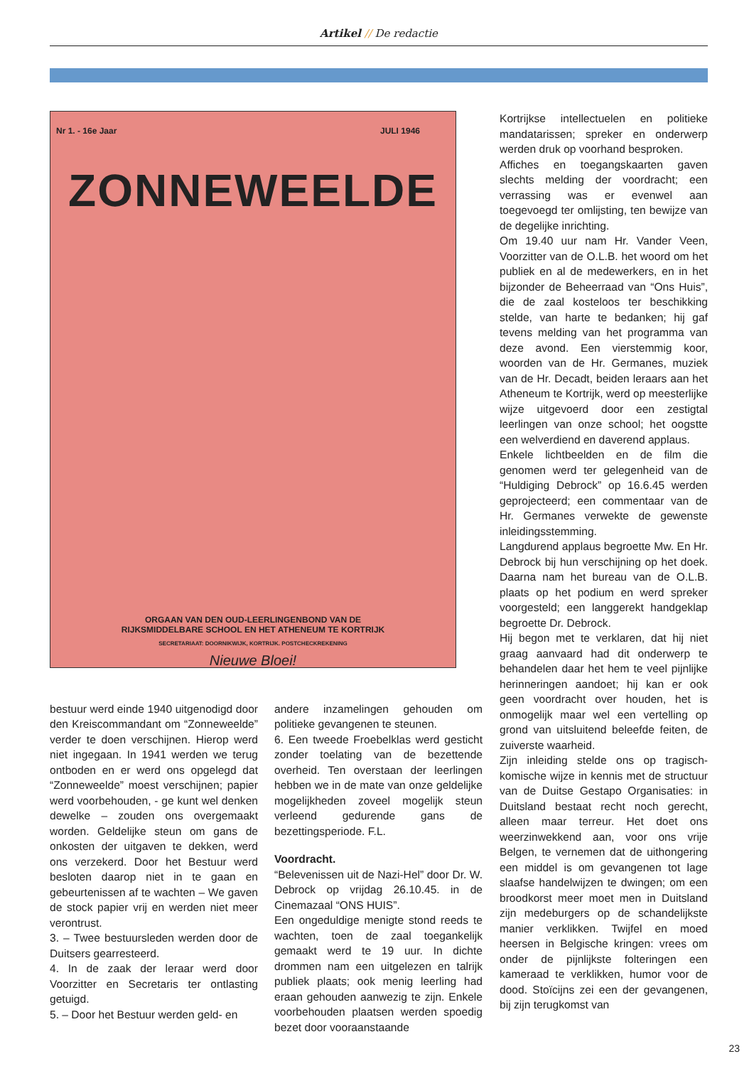Artikel // De redactie
Nr 1. - 16e Jaar JULI 1946
ZONNEWEELDE
ORGAAN VAN DEN OUD-LEERLINGENBOND VAN DE
RIJKSMIDDELBARE SCHOOL EN HET ATHENEUM TE KORTRIJK
SECRETARIAAT: DOORNIKWIJK, KORTRIJK. POSTCHECKREKENING
Nieuwe Bloei!
Kortrijkse intellectuelen en politieke mandatarissen; spreker en onderwerp werden druk op voorhand besproken.
Affiches en toegangskaarten gaven slechts melding der voordracht; een verrassing was er evenwel aan toegevoegd ter omlijsting, ten bewijze van de degelijke inrichting.
Om 19.40 uur nam Hr. Vander Veen, Voorzitter van de O.L.B. het woord om het publiek en al de medewerkers, en in het bijzonder de Beheerraad van “Ons Huis”, die de zaal kosteloos ter beschikking stelde, van harte te bedanken; hij gaf tevens melding van het programma van deze avond. Een vierstemmig koor, woorden van de Hr. Germanes, muziek van de Hr. Decadt, beiden leraars aan het Atheneum te Kortrijk, werd op meesterlijke wijze uitgevoerd door een zestigtal leerlingen van onze school; het oogstte een welverdiend en daverend applaus.
Enkele lichtbeelden en de film die genomen werd ter gelegenheid van de “Huldiging Debrock” op 16.6.45 werden geprojecteerd; een commentaar van de Hr. Germanes verwekte de gewenste inleidingsstemming.
Langdurend applaus begroette Mw. En Hr. Debrock bij hun verschijning op het doek. Daarna nam het bureau van de O.L.B. plaats op het podium en werd spreker voorgesteld; een langgerekt handgeklap begroette Dr. Debrock.
Hij begon met te verklaren, dat hij niet graag aanvaard had dit onderwerp te behandelen daar het hem te veel pijnlijke herinneringen aandoet; hij kan er ook geen voordracht over houden, het is onmogelijk maar wel een vertelling op grond van uitsluitend beleefde feiten, de zuiverste waarheid.
Zijn inleiding stelde ons op tragisch-komische wijze in kennis met de structuur van de Duitse Gestapo Organisaties: in Duitsland bestaat recht noch gerecht, alleen maar terreur. Het doet ons weerzinwekkend aan, voor ons vrije Belgen, te vernemen dat de uithongering een middel is om gevangenen tot lage slaafse handelwijzen te dwingen; om een broodkorst meer moet men in Duitsland zijn medeburgers op de schandelijkste manier verklikken. Twijfel en moed heersen in Belgische kringen: vrees om onder de pijnlijkste folteringen een kameraad te verklikken, humor voor de dood. Stoïcijns zei een der gevangenen, bij zijn terugkomst van
bestuur werd einde 1940 uitgenodigd door den Kreiscommandant om “Zonneweelde” verder te doen verschijnen. Hierop werd niet ingegaan. In 1941 werden we terug ontboden en er werd ons opgelegd dat “Zonneweelde” moest verschijnen; papier werd voorbehouden, - ge kunt wel denken dewelke – zouden ons overgemaakt worden. Geldelijke steun om gans de onkosten der uitgaven te dekken, werd ons verzekerd. Door het Bestuur werd besloten daarop niet in te gaan en gebeurtenissen af te wachten – We gaven de stock papier vrij en werden niet meer verontrust.
3. – Twee bestuursleden werden door de Duitsers gearresteerd.
4. In de zaak der leraar werd door Voorzitter en Secretaris ter ontlasting getuigd.
5. – Door het Bestuur werden geld- en
andere inzamelingen gehouden om politieke gevangenen te steunen.
6. Een tweede Froebelklas werd gesticht zonder toelating van de bezettende overheid. Ten overstaan der leerlingen hebben we in de mate van onze geldelijke mogelijkheden zoveel mogelijk steun verleend gedurende gans de bezettingsperiode. F.L.
Voordracht.
“Belevenissen uit de Nazi-Hel” door Dr. W. Debrock op vrijdag 26.10.45. in de Cinemazaal “ONS HUIS”.
Een ongeduldige menigte stond reeds te wachten, toen de zaal toegankelijk gemaakt werd te 19 uur. In dichte drommen nam een uitgelezen en talrijk publiek plaats; ook menig leerling had eraan gehouden aanwezig te zijn. Enkele voorbehouden plaatsen werden spoedig bezet door vooraanstaande
23